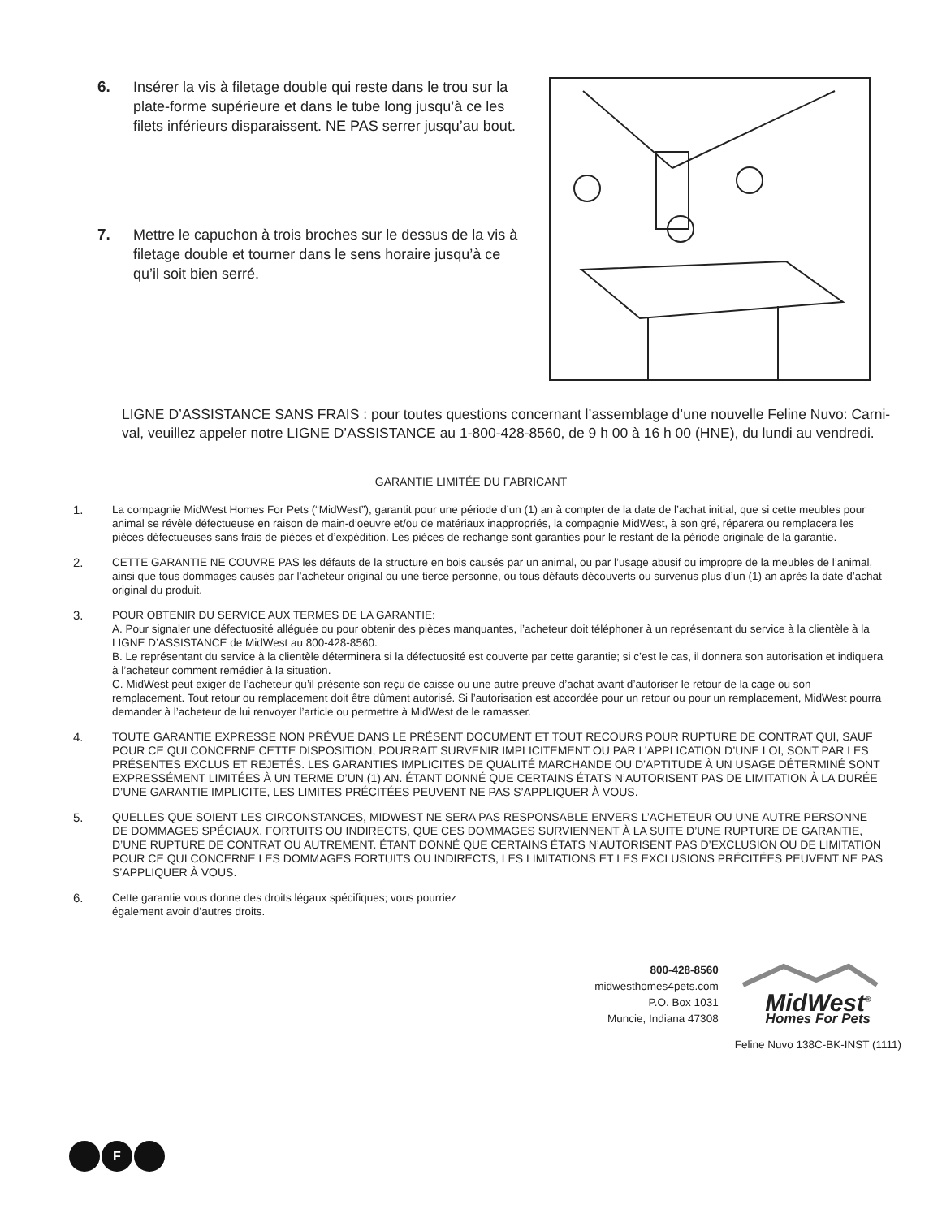6. Insérer la vis à filetage double qui reste dans le trou sur la plate-forme supérieure et dans le tube long jusqu’à ce les filets inférieurs disparaissent. NE PAS serrer jusqu’au bout.
7. Mettre le capuchon à trois broches sur le dessus de la vis à filetage double et tourner dans le sens horaire jusqu’à ce qu’il soit bien serré.
LIGNE D’ASSISTANCE SANS FRAIS : pour toutes questions concernant l’assemblage d’une nouvelle Feline Nuvo: Carni-val, veuillez appeler notre LIGNE D’ASSISTANCE au 1-800-428-8560, de 9 h 00 à 16 h 00 (HNE), du lundi au vendredi.
GARANTIE LIMITÉE DU FABRICANT
1. La compagnie MidWest Homes For Pets (“MidWest”), garantit pour une période d’un (1) an à compter de la date de l’achat initial, que si cette meubles pour animal se révèle défectueuse en raison de main-d’oeuvre et/ou de matériaux inappropriés, la compagnie MidWest, à son gré, réparera ou remplacera les pièces défectueuses sans frais de pièces et d’expédition. Les pièces de rechange sont garanties pour le restant de la période originale de la garantie.
2. CETTE GARANTIE NE COUVRE PAS les défauts de la structure en bois causés par un animal, ou par l’usage abusif ou impropre de la meubles de l’animal, ainsi que tous dommages causés par l’acheteur original ou une tierce personne, ou tous défauts découverts ou survenus plus d’un (1) an après la date d’achat original du produit.
3. POUR OBTENIR DU SERVICE AUX TERMES DE LA GARANTIE:
A. Pour signaler une défectuosité alléguée ou pour obtenir des pièces manquantes, l’acheteur doit téléphoner à un représentant du service à la clientèle à la LIGNE D’ASSISTANCE de MidWest au 800-428-8560.
B. Le représentant du service à la clientèle déterminera si la défectuosité est couverte par cette garantie; si c’est le cas, il donnera son autorisation et indiquera à l’acheteur comment remédier à la situation.
C. MidWest peut exiger de l’acheteur qu’il présente son reçu de caisse ou une autre preuve d’achat avant d’autoriser le retour de la cage ou son remplacement. Tout retour ou remplacement doit être dûment autorisé. Si l’autorisation est accordée pour un retour ou pour un remplacement, MidWest pourra demander à l’acheteur de lui renvoyer l’article ou permettre à MidWest de le ramasser.
4. TOUTE GARANTIE EXPRESSE NON PRÉVUE DANS LE PRÉSENT DOCUMENT ET TOUT RECOURS POUR RUPTURE DE CONTRAT QUI, SAUF POUR CE QUI CONCERNE CETTE DISPOSITION, POURRAIT SURVENIR IMPLICITEMENT OU PAR L’APPLICATION D’UNE LOI, SONT PAR LES PRÉSENTES EXCLUS ET REJETÉS. LES GARANTIES IMPLICITES DE QUALITÉ MARCHANDE OU D’APTITUDE À UN USAGE DÉTERMINÉ SONT EXPRESSÉMENT LIMITÉES À UN TERME D’UN (1) AN. ÉTANT DONNÉ QUE CERTAINS ÉTATS N’AUTORISENT PAS DE LIMITATION À LA DURÉE D’UNE GARANTIE IMPLICITE, LES LIMITES PRÉCITÉES PEUVENT NE PAS S’APPLIQUER À VOUS.
5. QUELLES QUE SOIENT LES CIRCONSTANCES, MIDWEST NE SERA PAS RESPONSABLE ENVERS L’ACHETEUR OU UNE AUTRE PERSONNE DE DOMMAGES SPÉCIAUX, FORTUITS OU INDIRECTS, QUE CES DOMMAGES SURVIENNENT À LA SUITE D’UNE RUPTURE DE GARANTIE, D’UNE RUPTURE DE CONTRAT OU AUTREMENT. ÉTANT DONNÉ QUE CERTAINS ÉTATS N’AUTORISENT PAS D’EXCLUSION OU DE LIMITATION POUR CE QUI CONCERNE LES DOMMAGES FORTUITS OU INDIRECTS, LES LIMITATIONS ET LES EXCLUSIONS PRÉCITÉES PEUVENT NE PAS S’APPLIQUER À VOUS.
6. Cette garantie vous donne des droits légaux spécifiques; vous pourriez
également avoir d’autres droits.
800-428-8560
midwesthomes4pets.com
P.O. Box 1031
Muncie, Indiana 47308
MidWest<sup>®</sup>
Homes For Pets
Feline Nuvo 138C-BK-INST (1111)
F